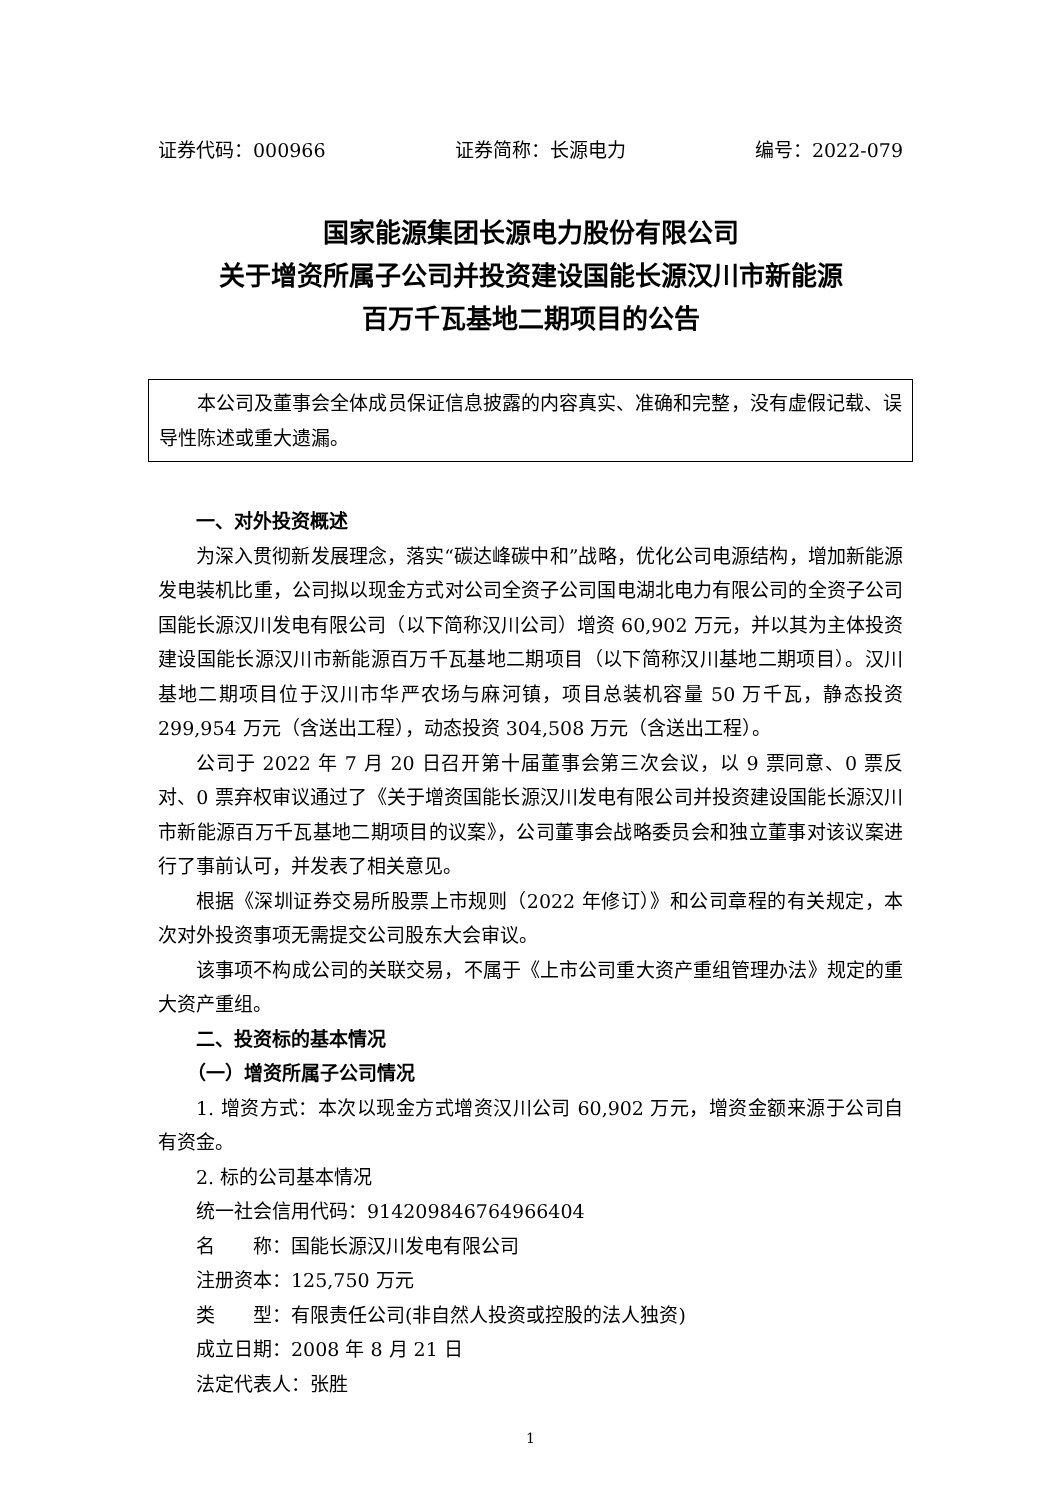证券代码：000966 证券简称：长源电力 编号：2022-079
国家能源集团长源电力股份有限公司
关于增资所属子公司并投资建设国能长源汉川市新能源
百万千瓦基地二期项目的公告
本公司及董事会全体成员保证信息披露的内容真实、准确和完整，没有虚假记载、误导性陈述或重大遗漏。
一、对外投资概述
为深入贯彻新发展理念，落实“碳达峰碳中和”战略，优化公司电源结构，增加新能源发电装机比重，公司拟以现金方式对公司全资子公司国电湖北电力有限公司的全资子公司国能长源汉川发电有限公司（以下简称汉川公司）增资 60,902 万元，并以其为主体投资建设国能长源汉川市新能源百万千瓦基地二期项目（以下简称汉川基地二期项目）。汉川基地二期项目位于汉川市华严农场与麻河镇，项目总装机容量 50 万千瓦，静态投资 299,954 万元（含送出工程），动态投资 304,508 万元（含送出工程）。
公司于 2022 年 7 月 20 日召开第十届董事会第三次会议，以 9 票同意、0 票反对、0 票弃权审议通过了《关于增资国能长源汉川发电有限公司并投资建设国能长源汉川市新能源百万千瓦基地二期项目的议案》，公司董事会战略委员会和独立董事对该议案进行了事前认可，并发表了相关意见。
根据《深圳证券交易所股票上市规则（2022 年修订）》和公司章程的有关规定，本次对外投资事项无需提交公司股东大会审议。
该事项不构成公司的关联交易，不属于《上市公司重大资产重组管理办法》规定的重大资产重组。
二、投资标的基本情况
（一）增资所属子公司情况
1. 增资方式：本次以现金方式增资汉川公司 60,902 万元，增资金额来源于公司自有资金。
2. 标的公司基本情况
统一社会信用代码：914209846764966404
名　　称：国能长源汉川发电有限公司
注册资本：125,750 万元
类　　型：有限责任公司(非自然人投资或控股的法人独资)
成立日期：2008 年 8 月 21 日
法定代表人：张胜
1